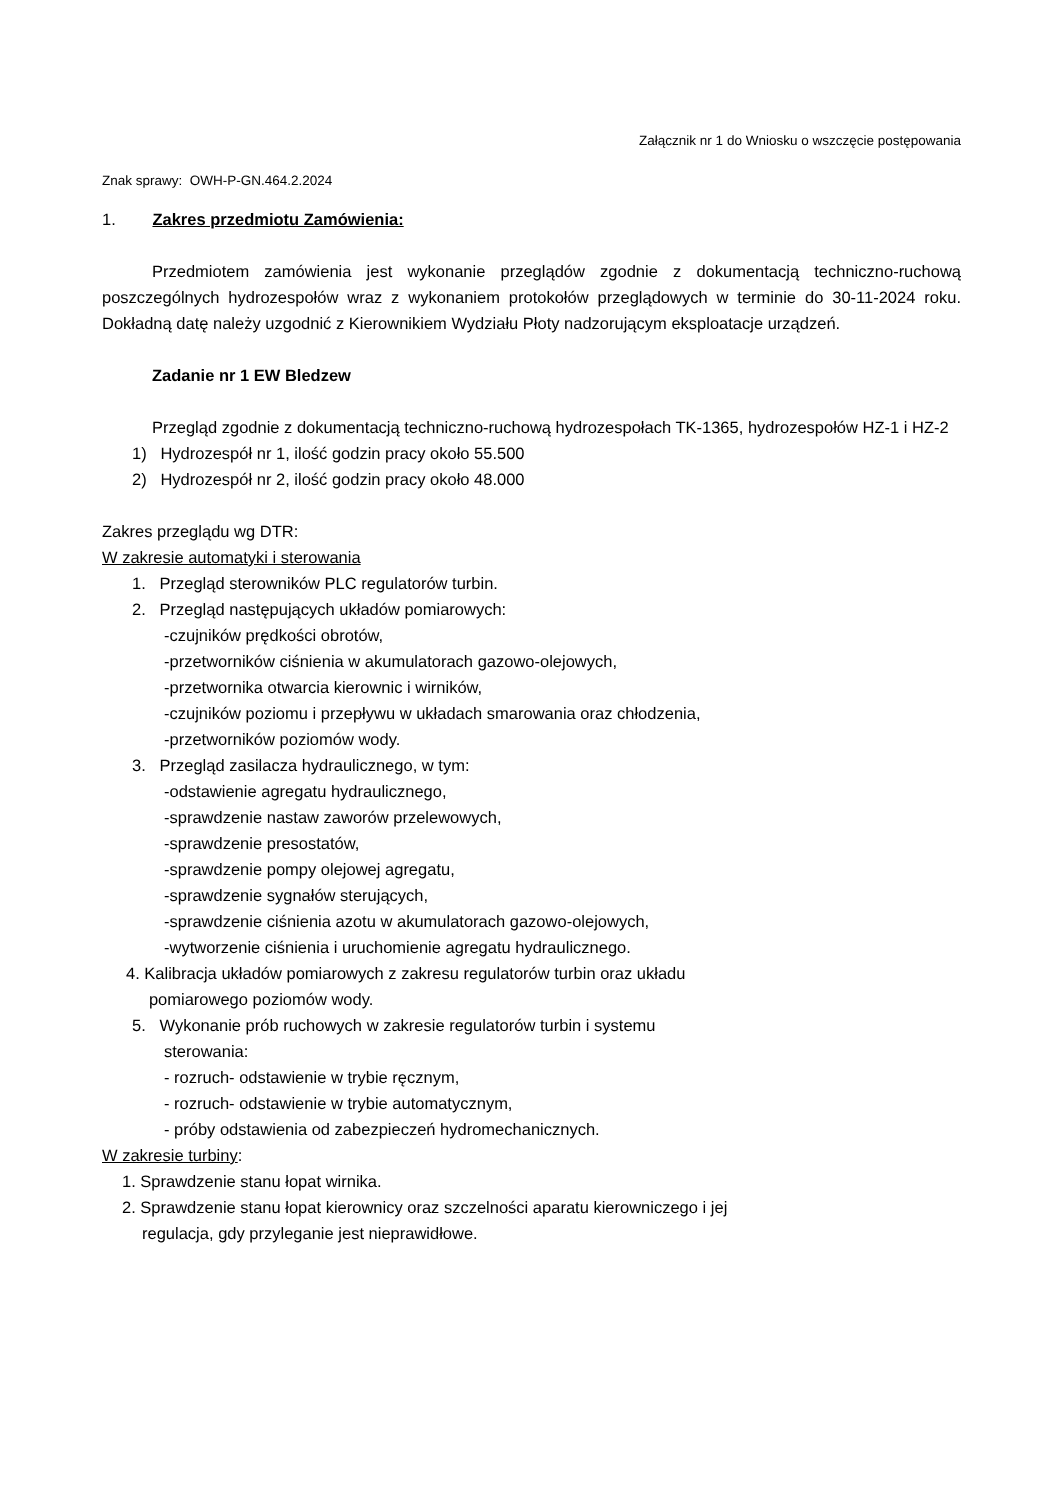Załącznik nr 1 do Wniosku o wszczęcie postępowania
Znak sprawy: OWH-P-GN.464.2.2024
1. Zakres przedmiotu Zamówienia:
Przedmiotem zamówienia jest wykonanie przeglądów zgodnie z dokumentacją techniczno-ruchową poszczególnych hydrozespołów wraz z wykonaniem protokołów przeglądowych w terminie do 30-11-2024 roku. Dokładną datę należy uzgodnić z Kierownikiem Wydziału Płoty nadzorującym eksploatacje urządzeń.
Zadanie nr 1 EW Bledzew
Przegląd zgodnie z dokumentacją techniczno-ruchową hydrozespołach TK-1365, hydrozespołów HZ-1 i HZ-2
1) Hydrozespół nr 1, ilość godzin pracy około 55.500
2) Hydrozespół nr 2, ilość godzin pracy około 48.000
Zakres przeglądu wg DTR:
W zakresie automatyki i sterowania
1. Przegląd sterowników PLC regulatorów turbin.
2. Przegląd następujących układów pomiarowych:
-czujników prędkości obrotów,
-przetworników ciśnienia w akumulatorach gazowo-olejowych,
-przetwornika otwarcia kierownic i wirników,
-czujników poziomu i przepływu w układach smarowania oraz chłodzenia,
-przetworników poziomów wody.
3. Przegląd zasilacza hydraulicznego, w tym:
-odstawienie agregatu hydraulicznego,
-sprawdzenie nastaw zaworów przelewowych,
-sprawdzenie presostatów,
-sprawdzenie pompy olejowej agregatu,
-sprawdzenie sygnałów sterujących,
-sprawdzenie ciśnienia azotu w akumulatorach gazowo-olejowych,
-wytworzenie ciśnienia i uruchomienie agregatu hydraulicznego.
4. Kalibracja układów pomiarowych z zakresu regulatorów turbin oraz układu
pomiarowego poziomów wody.
5. Wykonanie prób ruchowych w zakresie regulatorów turbin i systemu
sterowania:
- rozruch- odstawienie w trybie ręcznym,
- rozruch- odstawienie w trybie automatycznym,
- próby odstawienia od zabezpieczeń hydromechanicznych.
W zakresie turbiny:
1. Sprawdzenie stanu łopat wirnika.
2. Sprawdzenie stanu łopat kierownicy oraz szczelności aparatu kierowniczego i jej
regulacja, gdy przyleganie jest nieprawidłowe.